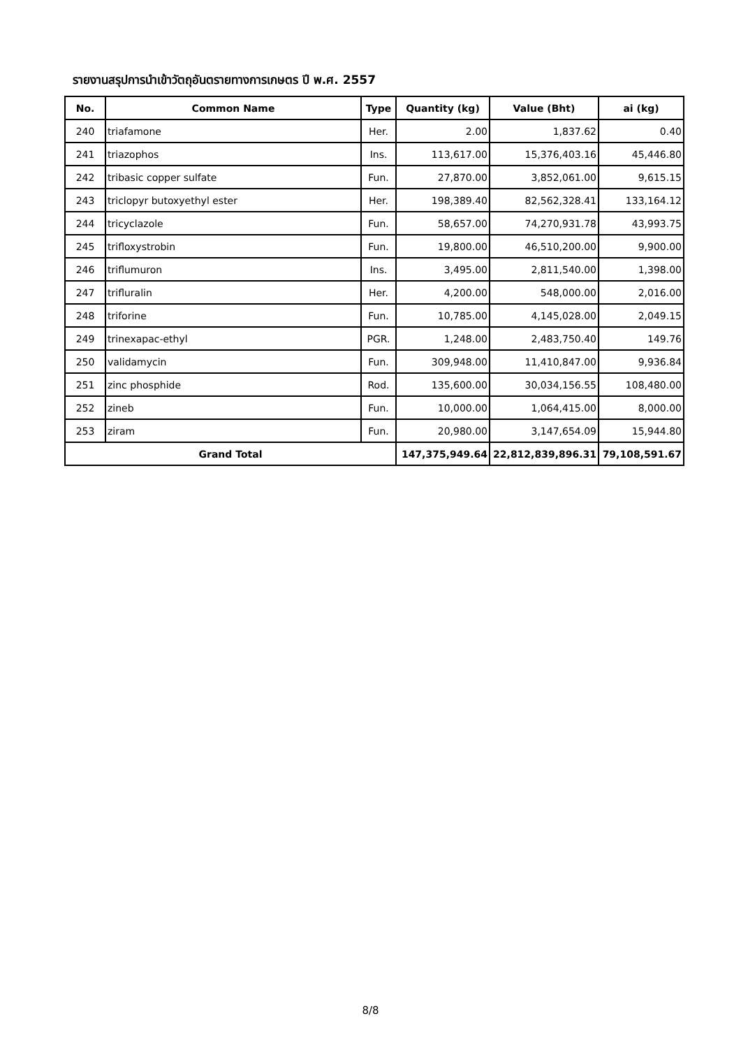รายงานสรุปการนำเข้าวัตถุอันตรายทางการเกษตร ปี พ.ศ. 2557
| No. | Common Name | Type | Quantity (kg) | Value (Bht) | ai (kg) |
| --- | --- | --- | --- | --- | --- |
| 240 | triafamone | Her. | 2.00 | 1,837.62 | 0.40 |
| 241 | triazophos | Ins. | 113,617.00 | 15,376,403.16 | 45,446.80 |
| 242 | tribasic copper sulfate | Fun. | 27,870.00 | 3,852,061.00 | 9,615.15 |
| 243 | triclopyr butoxyethyl ester | Her. | 198,389.40 | 82,562,328.41 | 133,164.12 |
| 244 | tricyclazole | Fun. | 58,657.00 | 74,270,931.78 | 43,993.75 |
| 245 | trifloxystrobin | Fun. | 19,800.00 | 46,510,200.00 | 9,900.00 |
| 246 | triflumuron | Ins. | 3,495.00 | 2,811,540.00 | 1,398.00 |
| 247 | trifluralin | Her. | 4,200.00 | 548,000.00 | 2,016.00 |
| 248 | triforine | Fun. | 10,785.00 | 4,145,028.00 | 2,049.15 |
| 249 | trinexapac-ethyl | PGR. | 1,248.00 | 2,483,750.40 | 149.76 |
| 250 | validamycin | Fun. | 309,948.00 | 11,410,847.00 | 9,936.84 |
| 251 | zinc phosphide | Rod. | 135,600.00 | 30,034,156.55 | 108,480.00 |
| 252 | zineb | Fun. | 10,000.00 | 1,064,415.00 | 8,000.00 |
| 253 | ziram | Fun. | 20,980.00 | 3,147,654.09 | 15,944.80 |
| Grand Total | | | 147,375,949.64 | 22,812,839,896.31 | 79,108,591.67 |
8/8